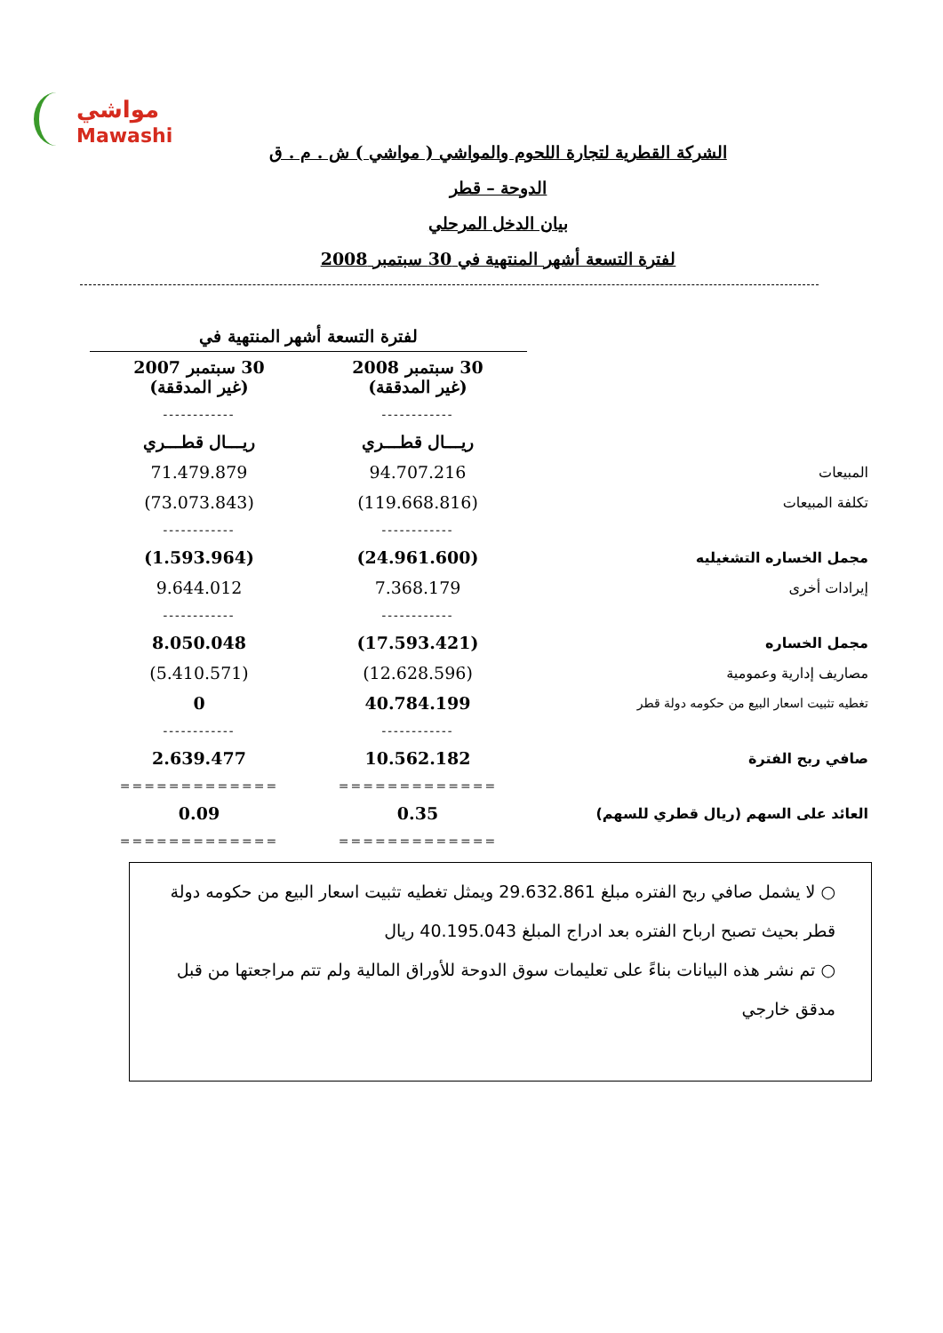مواشي
Mawashi
الشركة القطرية لتجارة اللحوم والمواشي ( مواشي ) ش . م . ق
الدوحة – قطر
بيان الدخل المرحلي
لفترة التسعة أشهر المنتهية في 30 سبتمبر 2008
| | لفترة التسعة أشهر المنتهية في | |
| | 30 سبتمبر 2008 (غير المدققة) | 30 سبتمبر 2007 (غير المدققة) |
| | ------------ | ------------ |
| | ريـــال قطـــري | ريـــال قطـــري |
| المبيعات | 94.707.216 | 71.479.879 |
| تكلفة المبيعات | (119.668.816) | (73.073.843) |
| | ------------ | ------------ |
| مجمل الخساره التشغيليه | (24.961.600) | (1.593.964) |
| إيرادات أخرى | 7.368.179 | 9.644.012 |
| | ------------ | ------------ |
| مجمل الخساره | (17.593.421) | 8.050.048 |
| مصاريف إدارية وعمومية | (12.628.596) | (5.410.571) |
| تغطيه تثبيت اسعار البيع من حكومه دولة قطر | 40.784.199 | 0 |
| | ------------ | ------------ |
| صافي ربح الفترة | 10.562.182 | 2.639.477 |
| | ============= | ============= |
| العائد على السهم (ريال قطري للسهم) | 0.35 | 0.09 |
| | ============= | ============= |
○ لا يشمل صافي ربح الفتره مبلغ 29.632.861 ويمثل تغطيه تثبيت اسعار البيع من حكومه دولة قطر بحيث تصبح ارباح الفتره بعد ادراج المبلغ 40.195.043 ريال
○ تم نشر هذه البيانات بناءً على تعليمات سوق الدوحة للأوراق المالية ولم تتم مراجعتها من قبل مدقق خارجي